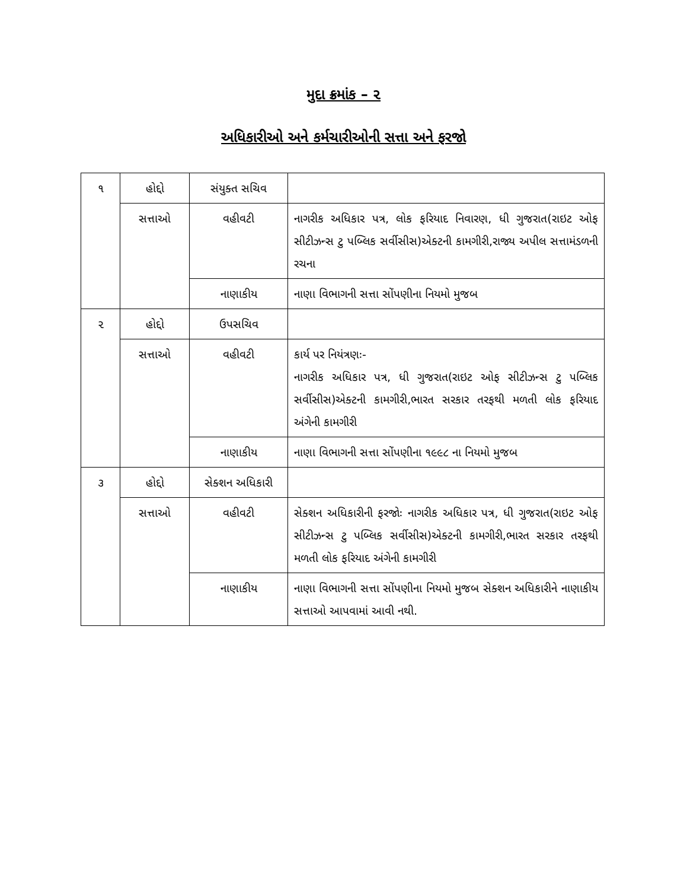મુદા ક્રમાંક – ૨
અધિકારીઓ અને કર્મચારીઓની સત્તા અને ફરજો
| ૧ | હોદ્દો | સંયુક્ત સચિવ | |
| | સત્તાઓ | વહીવટી | નાગરીક અધિકાર પત્ર, લોક ફરિયાદ નિવારણ, ધી ગુજરાત(રાઇટ ઓફ સીટીઝન્સ ટુ પબ્લિક સર્વીસીસ)એક્ટની કામગીરી,રાજ્ય અપીલ સત્તામંડળની રચના |
| | | નાણાકીય | નાણા વિભાગની સત્તા સોંપણીના નિયમો મુજબ |
| ૨ | હોદ્દો | ઉપસચિવ | |
| | સત્તાઓ | વહીવટી | કાર્ય પર નિયંત્રણઃ- નાગરીક અધિકાર પત્ર, ધી ગુજરાત(રાઇટ ઓફ સીટીઝન્સ ટુ પબ્લિક સર્વીસીસ)એક્ટની કામગીરી,ભારત સરકાર તરફથી મળતી લોક ફરિયાદ અંગેની કામગીરી |
| | | નાણાકીય | નાણા વિભાગની સત્તા સોંપણીના ૧૯૯૮ ના નિયમો મુજબ |
| ૩ | હોદ્દો | સેક્શન અધિકારી | |
| | સત્તાઓ | વહીવટી | સેક્શન અધિકારીની ફરજોઃ નાગરીક અધિકાર પત્ર, ધી ગુજરાત(રાઇટ ઓફ સીટીઝન્સ ટુ પબ્લિક સર્વીસીસ)એક્ટની કામગીરી,ભારત સરકાર તરફથી મળતી લોક ફરિયાદ અંગેની કામગીરી |
| | | નાણાકીય | નાણા વિભાગની સત્તા સોંપણીના નિયમો મુજબ સેક્શન અધિકારીને નાણાકીય સત્તાઓ આપવામાં આવી નથી. |